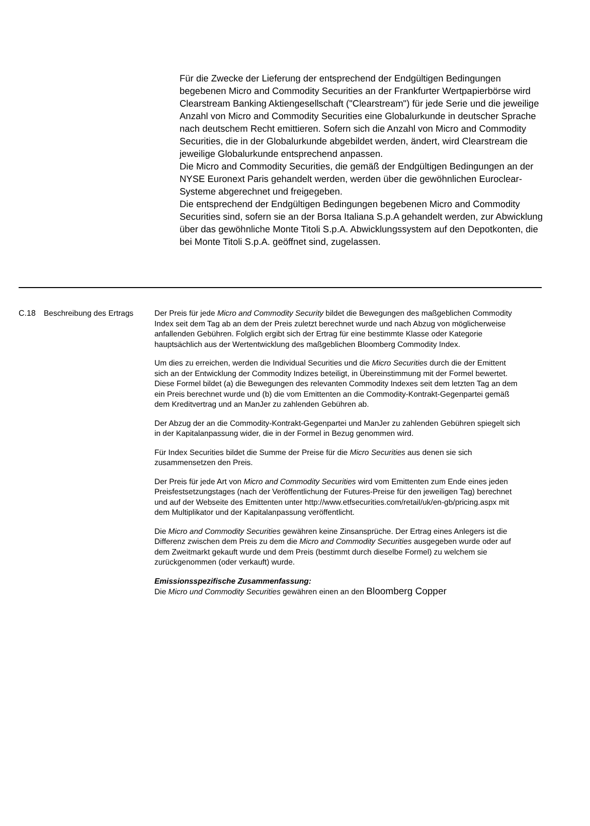Für die Zwecke der Lieferung der entsprechend der Endgültigen Bedingungen begebenen Micro and Commodity Securities an der Frankfurter Wertpapierbörse wird Clearstream Banking Aktiengesellschaft ("Clearstream") für jede Serie und die jeweilige Anzahl von Micro and Commodity Securities eine Globalurkunde in deutscher Sprache nach deutschem Recht emittieren. Sofern sich die Anzahl von Micro and Commodity Securities, die in der Globalurkunde abgebildet werden, ändert, wird Clearstream die jeweilige Globalurkunde entsprechend anpassen.
Die Micro and Commodity Securities, die gemäß der Endgültigen Bedingungen an der NYSE Euronext Paris gehandelt werden, werden über die gewöhnlichen Euroclear-Systeme abgerechnet und freigegeben.
Die entsprechend der Endgültigen Bedingungen begebenen Micro and Commodity Securities sind, sofern sie an der Borsa Italiana S.p.A gehandelt werden, zur Abwicklung über das gewöhnliche Monte Titoli S.p.A. Abwicklungssystem auf den Depotkonten, die bei Monte Titoli S.p.A. geöffnet sind, zugelassen.
| C.18 | Beschreibung des Ertrags | Der Preis für jede Micro and Commodity Security bildet die Bewegungen des maßgeblichen Commodity Index seit dem Tag ab an dem der Preis zuletzt berechnet wurde und nach Abzug von möglicherweise anfallenden Gebühren. Folglich ergibt sich der Ertrag für eine bestimmte Klasse oder Kategorie hauptsächlich aus der Wertentwicklung des maßgeblichen Bloomberg Commodity Index. Um dies zu erreichen, werden die Individual Securities und die Micro Securities durch die der Emittent sich an der Entwicklung der Commodity Indizes beteiligt, in Übereinstimmung mit der Formel bewertet. Diese Formel bildet (a) die Bewegungen des relevanten Commodity Indexes seit dem letzten Tag an dem ein Preis berechnet wurde und (b) die vom Emittenten an die Commodity-Kontrakt-Gegenpartei gemäß dem Kreditvertrag und an ManJer zu zahlenden Gebühren ab. Der Abzug der an die Commodity-Kontrakt-Gegenpartei und ManJer zu zahlenden Gebühren spiegelt sich in der Kapitalanpassung wider, die in der Formel in Bezug genommen wird. Für Index Securities bildet die Summe der Preise für die Micro Securities aus denen sie sich zusammensetzen den Preis. Der Preis für jede Art von Micro and Commodity Securities wird vom Emittenten zum Ende eines jeden Preisfestsetzungstages (nach der Veröffentlichung der Futures-Preise für den jeweiligen Tag) berechnet und auf der Webseite des Emittenten unter http://www.etfsecurities.com/retail/uk/en-gb/pricing.aspx mit dem Multiplikator und der Kapitalanpassung veröffentlicht. Die Micro and Commodity Securities gewähren keine Zinsansprüche. Der Ertrag eines Anlegers ist die Differenz zwischen dem Preis zu dem die Micro and Commodity Securities ausgegeben wurde oder auf dem Zweitmarkt gekauft wurde und dem Preis (bestimmt durch dieselbe Formel) zu welchem sie zurückgenommen (oder verkauft) wurde. Emissionsspezifische Zusammenfassung: Die Micro und Commodity Securities gewähren einen an den Bloomberg Copper |